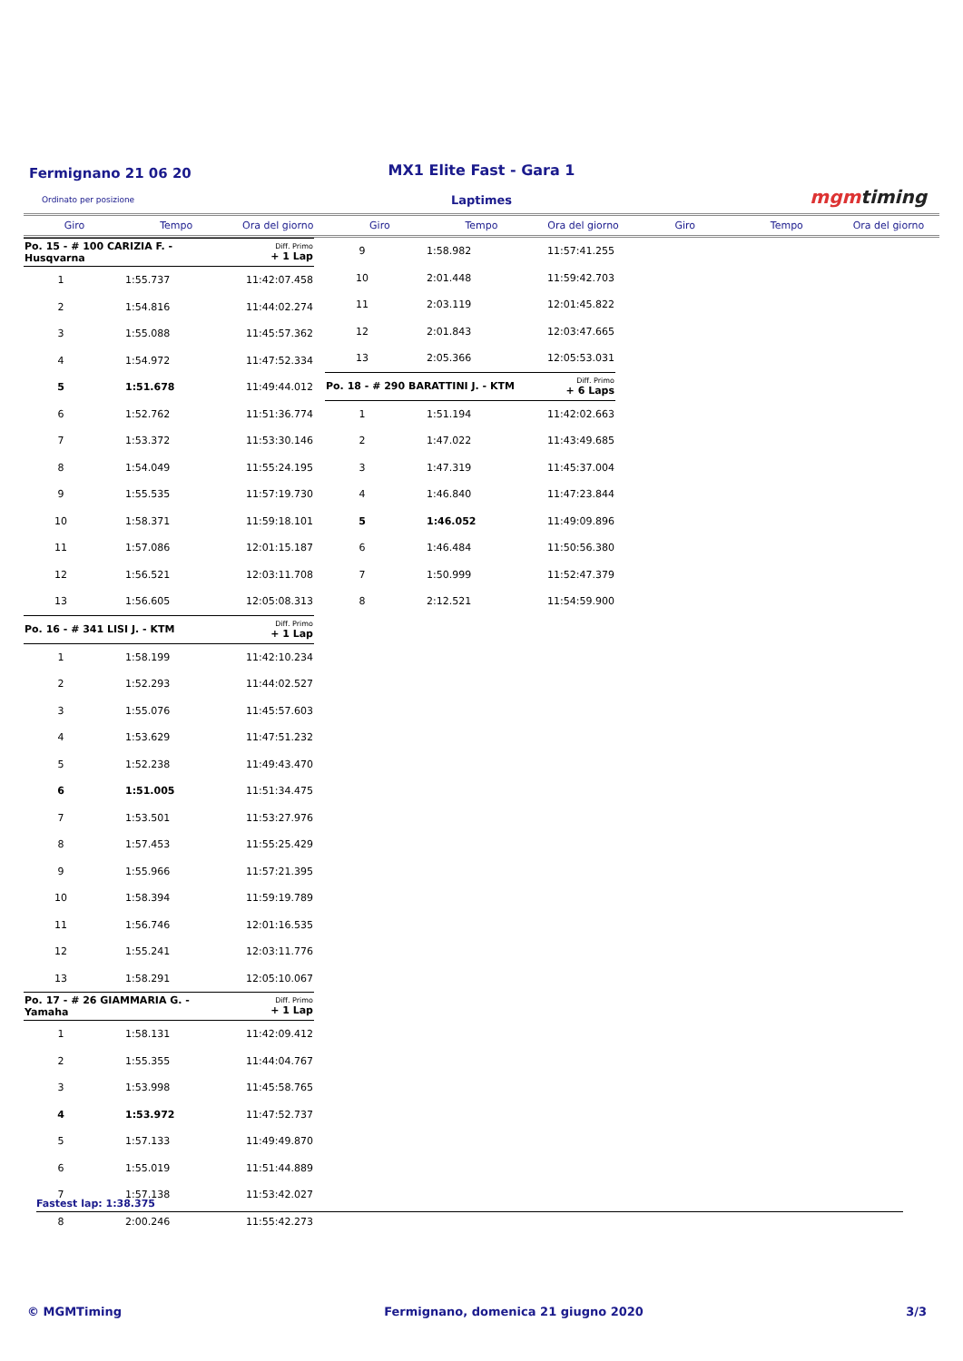Fermignano 21 06 20
MX1 Elite Fast - Gara 1
Ordinato per posizione
Laptimes mgmtiming
Giro Tempo Ora del giorno Giro Tempo Ora del giorno Giro Tempo Ora del giorno
| Po. 15 - # 100 CARIZIA F. - Husqvarna | | Diff. Primo + 1 Lap |
| 1 | 1:55.737 | 11:42:07.458 |
| 2 | 1:54.816 | 11:44:02.274 |
| 3 | 1:55.088 | 11:45:57.362 |
| 4 | 1:54.972 | 11:47:52.334 |
| 5 | 1:51.678 | 11:49:44.012 |
| 6 | 1:52.762 | 11:51:36.774 |
| 7 | 1:53.372 | 11:53:30.146 |
| 8 | 1:54.049 | 11:55:24.195 |
| 9 | 1:55.535 | 11:57:19.730 |
| 10 | 1:58.371 | 11:59:18.101 |
| 11 | 1:57.086 | 12:01:15.187 |
| 12 | 1:56.521 | 12:03:11.708 |
| 13 | 1:56.605 | 12:05:08.313 |
| Po. 16 - # 341 LISI J. - KTM | | Diff. Primo + 1 Lap |
| 1 | 1:58.199 | 11:42:10.234 |
| 2 | 1:52.293 | 11:44:02.527 |
| 3 | 1:55.076 | 11:45:57.603 |
| 4 | 1:53.629 | 11:47:51.232 |
| 5 | 1:52.238 | 11:49:43.470 |
| 6 | 1:51.005 | 11:51:34.475 |
| 7 | 1:53.501 | 11:53:27.976 |
| 8 | 1:57.453 | 11:55:25.429 |
| 9 | 1:55.966 | 11:57:21.395 |
| 10 | 1:58.394 | 11:59:19.789 |
| 11 | 1:56.746 | 12:01:16.535 |
| 12 | 1:55.241 | 12:03:11.776 |
| 13 | 1:58.291 | 12:05:10.067 |
| Po. 17 - # 26 GIAMMARIA G. - Yamaha | | Diff. Primo + 1 Lap |
| 1 | 1:58.131 | 11:42:09.412 |
| 2 | 1:55.355 | 11:44:04.767 |
| 3 | 1:53.998 | 11:45:58.765 |
| 4 | 1:53.972 | 11:47:52.737 |
| 5 | 1:57.133 | 11:49:49.870 |
| 6 | 1:55.019 | 11:51:44.889 |
| 7 | 1:57.138 | 11:53:42.027 |
| 8 | 2:00.246 | 11:55:42.273 |
| 9 | 1:58.982 | 11:57:41.255 |
| 10 | 2:01.448 | 11:59:42.703 |
| 11 | 2:03.119 | 12:01:45.822 |
| 12 | 2:01.843 | 12:03:47.665 |
| 13 | 2:05.366 | 12:05:53.031 |
| Po. 18 - # 290 BARATTINI J. - KTM | | Diff. Primo + 6 Laps |
| 1 | 1:51.194 | 11:42:02.663 |
| 2 | 1:47.022 | 11:43:49.685 |
| 3 | 1:47.319 | 11:45:37.004 |
| 4 | 1:46.840 | 11:47:23.844 |
| 5 | 1:46.052 | 11:49:09.896 |
| 6 | 1:46.484 | 11:50:56.380 |
| 7 | 1:50.999 | 11:52:47.379 |
| 8 | 2:12.521 | 11:54:59.900 |
Fastest lap: 1:38.375
© MGMTiming Fermignano, domenica 21 giugno 2020 3/3